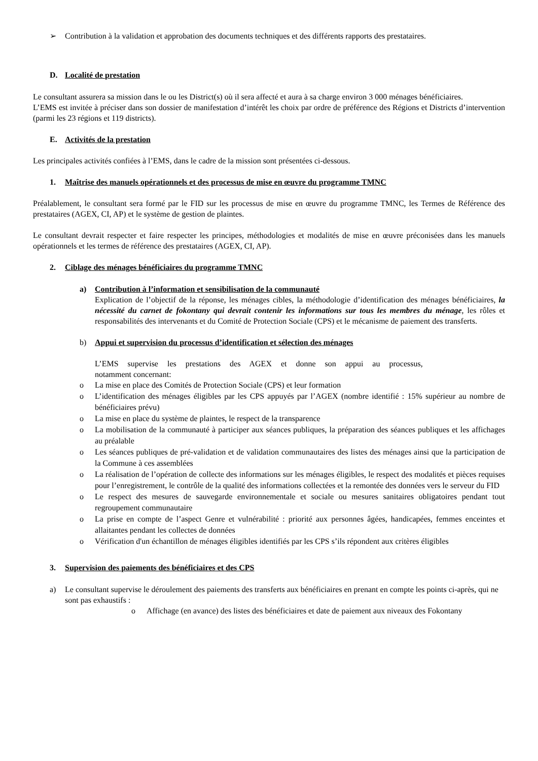➢ Contribution à la validation et approbation des documents techniques et des différents rapports des prestataires.
D. Localité de prestation
Le consultant assurera sa mission dans le ou les District(s) où il sera affecté et aura à sa charge environ 3 000 ménages bénéficiaires.
L’EMS est invitée à préciser dans son dossier de manifestation d’intérêt les choix par ordre de préférence des Régions et Districts d’intervention (parmi les 23 régions et 119 districts).
E. Activités de la prestation
Les principales activités confiées à l’EMS, dans le cadre de la mission sont présentées ci-dessous.
1. Maîtrise des manuels opérationnels et des processus de mise en œuvre du programme TMNC
Préalablement, le consultant sera formé par le FID sur les processus de mise en œuvre du programme TMNC, les Termes de Référence des prestataires (AGEX, CI, AP) et le système de gestion de plaintes.
Le consultant devrait respecter et faire respecter les principes, méthodologies et modalités de mise en œuvre préconisées dans les manuels opérationnels et les termes de référence des prestataires (AGEX, CI, AP).
2. Ciblage des ménages bénéficiaires du programme TMNC
a) Contribution à l’information et sensibilisation de la communauté
Explication de l’objectif de la réponse, les ménages cibles, la méthodologie d’identification des ménages bénéficiaires, la nécessité du carnet de fokontany qui devrait contenir les informations sur tous les membres du ménage, les rôles et responsabilités des intervenants et du Comité de Protection Sociale (CPS) et le mécanisme de paiement des transferts.
b) Appui et supervision du processus d’identification et sélection des ménages
L’EMS supervise les prestations des AGEX et donne son appui au processus,
notamment concernant:
o La mise en place des Comités de Protection Sociale (CPS) et leur formation
o L’identification des ménages éligibles par les CPS appuyés par l’AGEX (nombre identifié : 15% supérieur au nombre de bénéficiaires prévu)
o La mise en place du système de plaintes, le respect de la transparence
o La mobilisation de la communauté à participer aux séances publiques, la préparation des séances publiques et les affichages au préalable
o Les séances publiques de pré-validation et de validation communautaires des listes des ménages ainsi que la participation de la Commune à ces assemblées
o La réalisation de l’opération de collecte des informations sur les ménages éligibles, le respect des modalités et pièces requises pour l’enregistrement, le contrôle de la qualité des informations collectées et la remontée des données vers le serveur du FID
o Le respect des mesures de sauvegarde environnementale et sociale ou mesures sanitaires obligatoires pendant tout regroupement communautaire
o La prise en compte de l’aspect Genre et vulnérabilité : priorité aux personnes âgées, handicapées, femmes enceintes et allaitantes pendant les collectes de données
o Vérification d'un échantillon de ménages éligibles identifiés par les CPS s’ils répondent aux critères éligibles
3. Supervision des paiements des bénéficiaires et des CPS
a) Le consultant supervise le déroulement des paiements des transferts aux bénéficiaires en prenant en compte les points ci-après, qui ne sont pas exhaustifs :
o Affichage (en avance) des listes des bénéficiaires et date de paiement aux niveaux des Fokontany